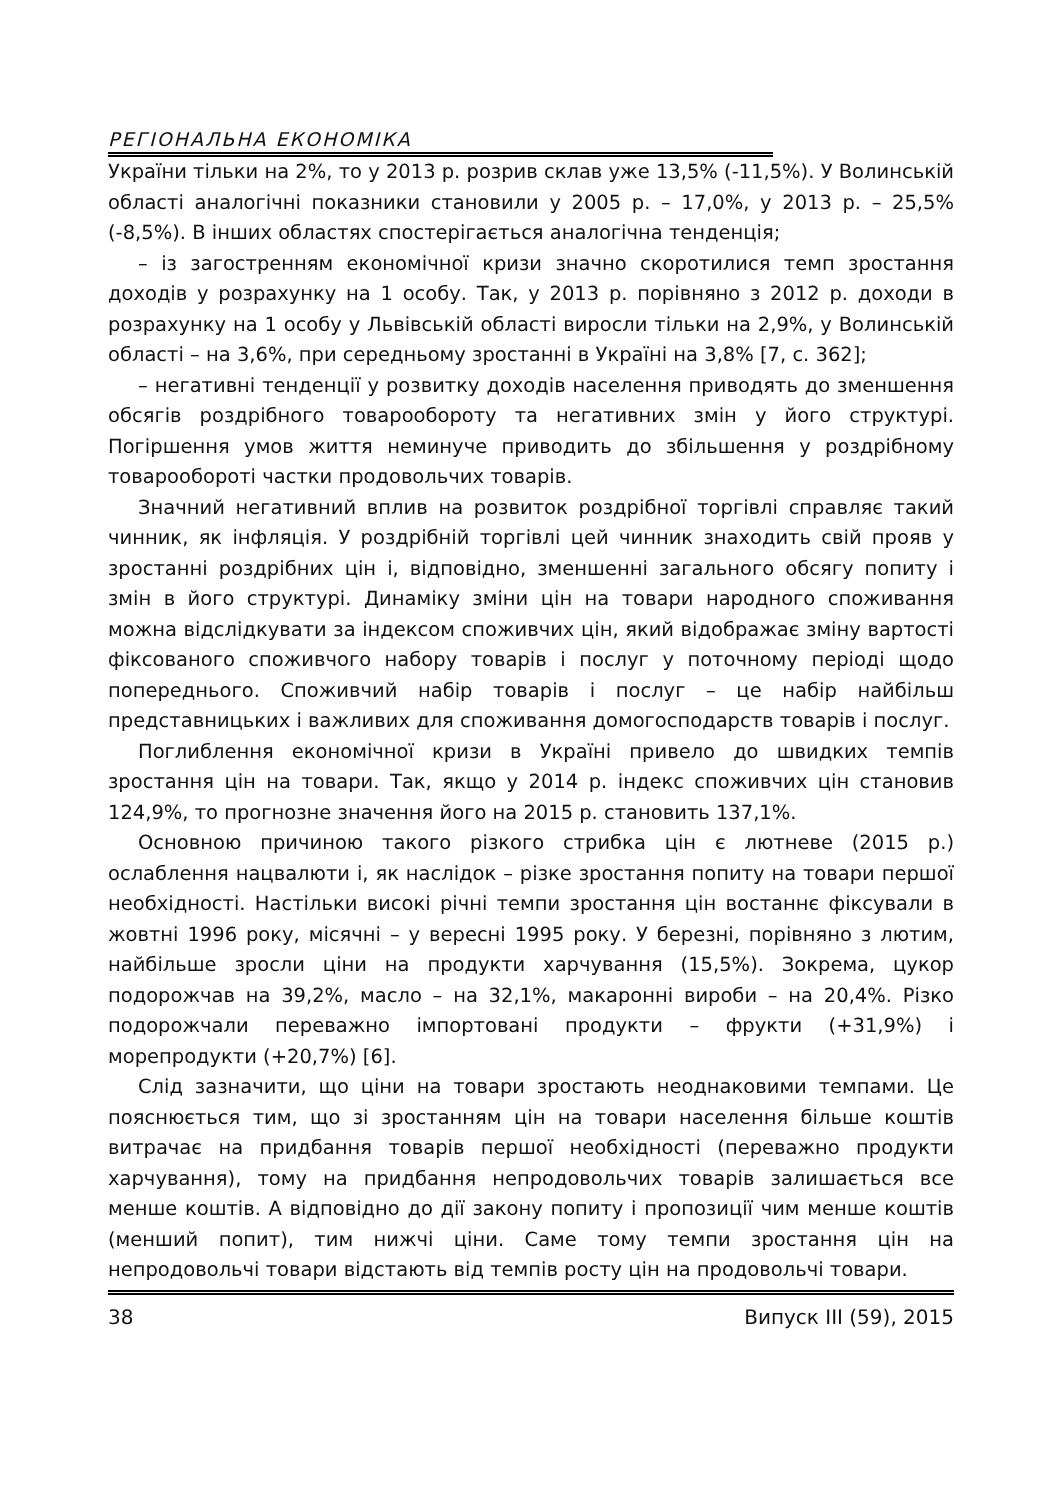РЕГІОНАЛЬНА ЕКОНОМІКА
України тільки на 2%, то у 2013 р. розрив склав уже 13,5% (-11,5%). У Волинській області аналогічні показники становили у 2005 р. – 17,0%, у 2013 р. – 25,5% (-8,5%). В інших областях спостерігається аналогічна тенденція;
– із загостренням економічної кризи значно скоротилися темп зростання доходів у розрахунку на 1 особу. Так, у 2013 р. порівняно з 2012 р. доходи в розрахунку на 1 особу у Львівській області виросли тільки на 2,9%, у Волинській області – на 3,6%, при середньому зростанні в Україні на 3,8% [7, с. 362];
– негативні тенденції у розвитку доходів населення приводять до зменшення обсягів роздрібного товарообороту та негативних змін у його структурі. Погіршення умов життя неминуче приводить до збільшення у роздрібному товарообороті частки продовольчих товарів.
Значний негативний вплив на розвиток роздрібної торгівлі справляє такий чинник, як інфляція. У роздрібній торгівлі цей чинник знаходить свій прояв у зростанні роздрібних цін і, відповідно, зменшенні загального обсягу попиту і змін в його структурі. Динаміку зміни цін на товари народного споживання можна відслідкувати за індексом споживчих цін, який відображає зміну вартості фіксованого споживчого набору товарів і послуг у поточному періоді щодо попереднього. Споживчий набір товарів і послуг – це набір найбільш представницьких і важливих для споживання домогосподарств товарів і послуг.
Поглиблення економічної кризи в Україні привело до швидких темпів зростання цін на товари. Так, якщо у 2014 р. індекс споживчих цін становив 124,9%, то прогнозне значення його на 2015 р. становить 137,1%.
Основною причиною такого різкого стрибка цін є лютневе (2015 р.) ослаблення нацвалюти і, як наслідок – різке зростання попиту на товари першої необхідності. Настільки високі річні темпи зростання цін востаннє фіксували в жовтні 1996 року, місячні – у вересні 1995 року. У березні, порівняно з лютим, найбільше зросли ціни на продукти харчування (15,5%). Зокрема, цукор подорожчав на 39,2%, масло – на 32,1%, макаронні вироби – на 20,4%. Різко подорожчали переважно імпортовані продукти – фрукти (+31,9%) і морепродукти (+20,7%) [6].
Слід зазначити, що ціни на товари зростають неоднаковими темпами. Це пояснюється тим, що зі зростанням цін на товари населення більше коштів витрачає на придбання товарів першої необхідності (переважно продукти харчування), тому на придбання непродовольчих товарів залишається все менше коштів. А відповідно до дії закону попиту і пропозиції чим менше коштів (менший попит), тим нижчі ціни. Саме тому темпи зростання цін на непродовольчі товари відстають від темпів росту цін на продовольчі товари.
38 Випуск III (59), 2015